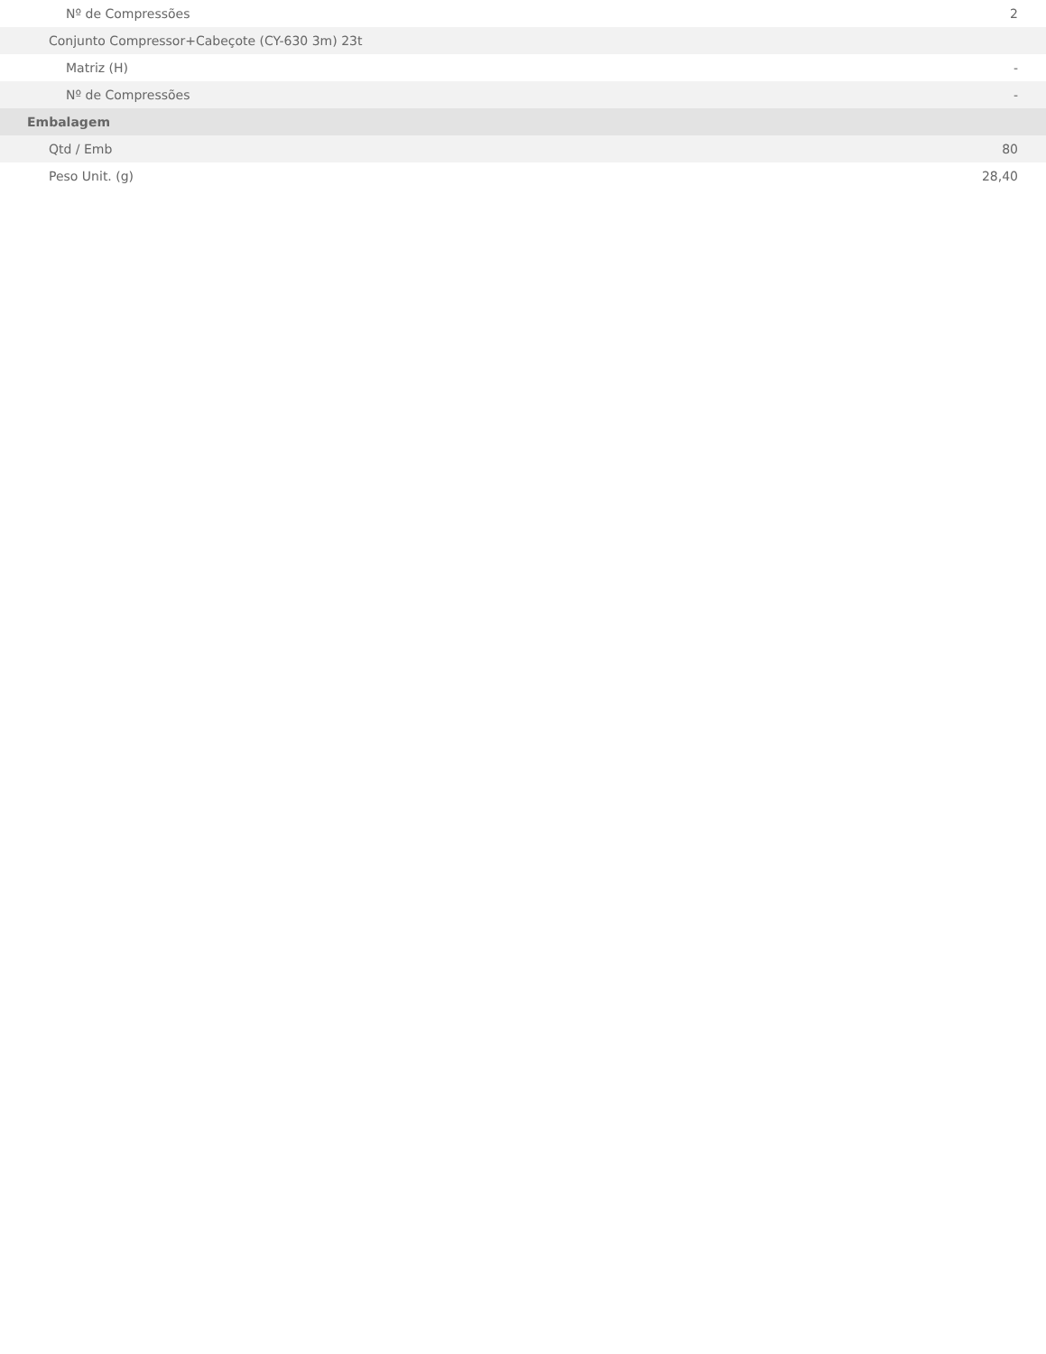| Nº de Compressões | 2 |
| Conjunto Compressor+Cabeçote (CY-630 3m) 23t | |
| Matriz (H) | - |
| Nº de Compressões | - |
| Embalagem | |
| Qtd / Emb | 80 |
| Peso Unit. (g) | 28,40 |